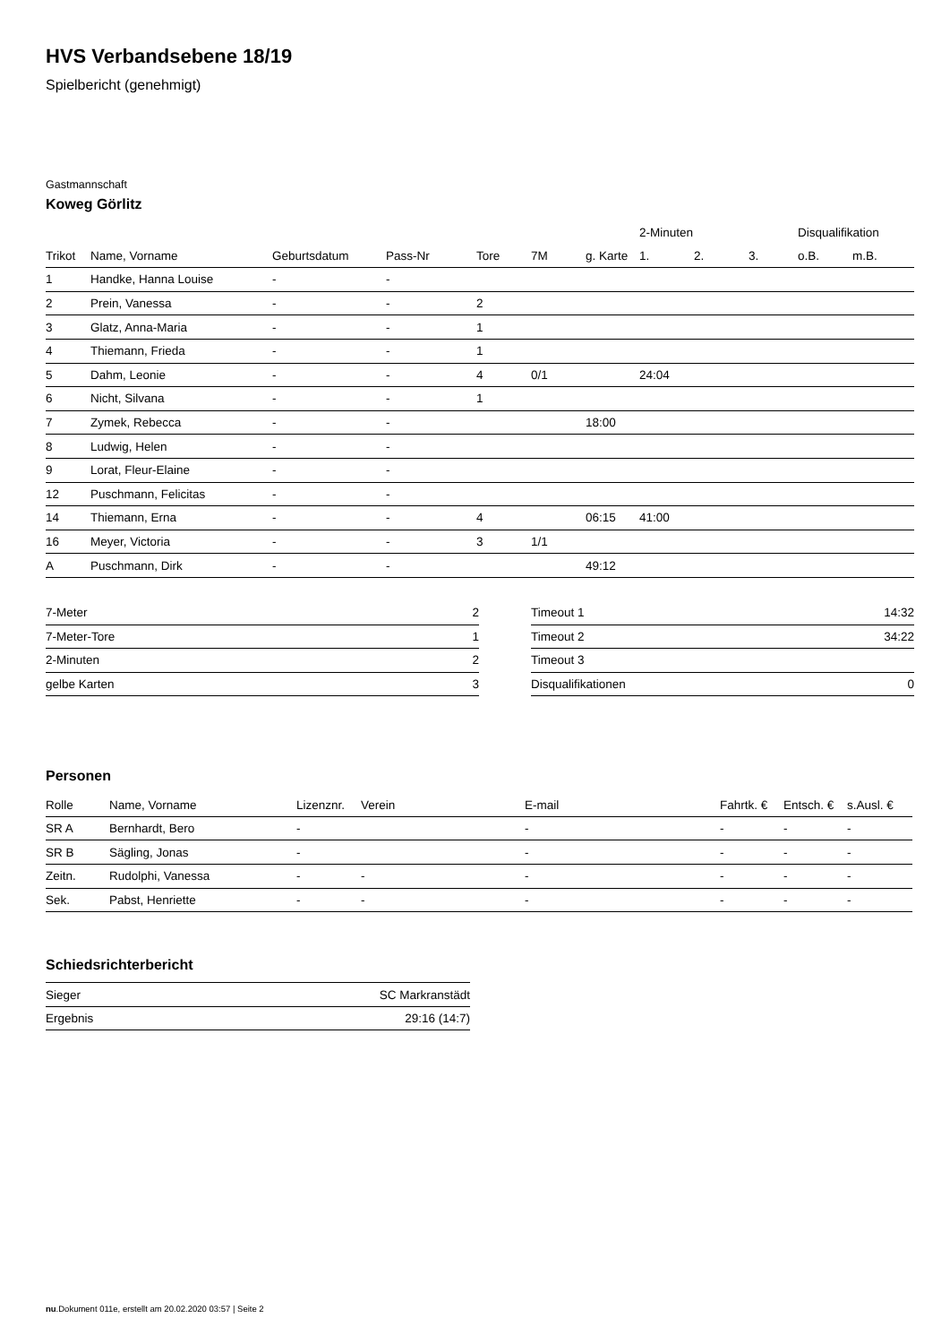HVS Verbandsebene 18/19
Spielbericht (genehmigt)
Gastmannschaft
Koweg Görlitz
| | | | | | | | 2-Minuten | | | Disqualifikation | |
| --- | --- | --- | --- | --- | --- | --- | --- | --- | --- | --- | --- |
| Trikot | Name, Vorname | Geburtsdatum | Pass-Nr | Tore | 7M | g. Karte | 1. | 2. | 3. | o.B. | m.B. |
| 1 | Handke, Hanna Louise | - | - | | | | | | | | |
| 2 | Prein, Vanessa | - | - | 2 | | | | | | | |
| 3 | Glatz, Anna-Maria | - | - | 1 | | | | | | | |
| 4 | Thiemann, Frieda | - | - | 1 | | | | | | | |
| 5 | Dahm, Leonie | - | - | 4 | 0/1 | | 24:04 | | | | |
| 6 | Nicht, Silvana | - | - | 1 | | | | | | | |
| 7 | Zymek, Rebecca | - | - | | | 18:00 | | | | | |
| 8 | Ludwig, Helen | - | - | | | | | | | | |
| 9 | Lorat, Fleur-Elaine | - | - | | | | | | | | |
| 12 | Puschmann, Felicitas | - | - | | | | | | | | |
| 14 | Thiemann, Erna | - | - | 4 | | 06:15 | 41:00 | | | | |
| 16 | Meyer, Victoria | - | - | 3 | 1/1 | | | | | | |
| A | Puschmann, Dirk | - | - | | | 49:12 | | | | | |
| 7-Meter | 2 |
| 7-Meter-Tore | 1 |
| 2-Minuten | 2 |
| gelbe Karten | 3 |
| Timeout 1 | 14:32 |
| Timeout 2 | 34:22 |
| Timeout 3 | |
| Disqualifikationen | 0 |
Personen
| Rolle | Name, Vorname | Lizenznr. | Verein | E-mail | Fahrtk. € | Entsch. € | s.Ausl. € |
| --- | --- | --- | --- | --- | --- | --- | --- |
| SR A | Bernhardt, Bero | - | | - | - | - | - |
| SR B | Sägling, Jonas | - | | - | - | - | - |
| Zeitn. | Rudolphi, Vanessa | - | - | - | - | - | - |
| Sek. | Pabst, Henriette | - | - | - | - | - | - |
Schiedsrichterbericht
| Sieger | SC Markranstädt |
| Ergebnis | 29:16 (14:7) |
nu.Dokument 011e, erstellt am 20.02.2020 03:57 | Seite 2